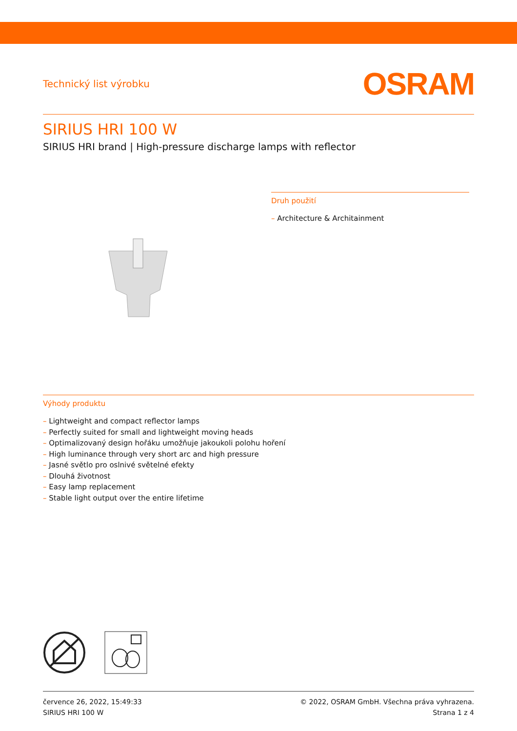Technický list výrobku
OSRAM
SIRIUS HRI 100 W
SIRIUS HRI brand | High-pressure discharge lamps with reflector
Druh použití
– Architecture & Architainment
Výhody produktu
– Lightweight and compact reflector lamps
– Perfectly suited for small and lightweight moving heads
– Optimalizovaný design hořáku umožňuje jakoukoli polohu hoření
– High luminance through very short arc and high pressure
– Jasné světlo pro oslnivé světelné efekty
– Dlouhá životnost
– Easy lamp replacement
– Stable light output over the entire lifetime
července 26, 2022, 15:49:33
SIRIUS HRI 100 W
© 2022, OSRAM GmbH. Všechna práva vyhrazena.
Strana 1 z 4